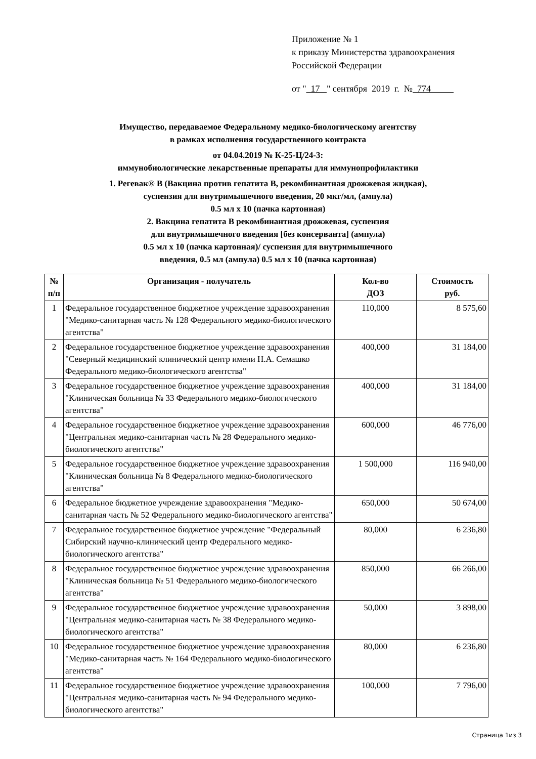Приложение № 1
к приказу Министерства здравоохранения
Российской Федерации
от " 17 " сентября 2019 г. № 774
Имущество, передаваемое Федеральному медико-биологическому агентству
в рамках исполнения государственного контракта
от 04.04.2019 № К-25-Ц/24-3:
иммунобиологические лекарственные препараты для иммунопрофилактики
1. Регевак® B (Вакцина против гепатита B, рекомбинантная дрожжевая жидкая),
суспензия для внутримышечного введения, 20 мкг/мл, (ампула)
0.5 мл x 10 (пачка картонная)
2. Вакцина гепатита B рекомбинантная дрожжевая, суспензия
для внутримышечного введения [без консерванта] (ампула)
0.5 мл x 10 (пачка картонная)/ суспензия для внутримышечного
введения, 0.5 мл (ампула) 0.5 мл x 10 (пачка картонная)
| № п/п | Организация - получатель | Кол-во ДОЗ | Стоимость руб. |
| --- | --- | --- | --- |
| 1 | Федеральное государственное бюджетное учреждение здравоохранения "Медико-санитарная часть № 128 Федерального медико-биологического агентства" | 110,000 | 8 575,60 |
| 2 | Федеральное государственное бюджетное учреждение здравоохранения "Северный медицинский клинический центр имени Н.А. Семашко Федерального медико-биологического агентства" | 400,000 | 31 184,00 |
| 3 | Федеральное государственное бюджетное учреждение здравоохранения "Клиническая больница № 33 Федерального медико-биологического агентства" | 400,000 | 31 184,00 |
| 4 | Федеральное государственное бюджетное учреждение здравоохранения "Центральная медико-санитарная часть № 28 Федерального медико-биологического агентства" | 600,000 | 46 776,00 |
| 5 | Федеральное государственное бюджетное учреждение здравоохранения "Клиническая больница № 8 Федерального медико-биологического агентства" | 1 500,000 | 116 940,00 |
| 6 | Федеральное бюджетное учреждение здравоохранения "Медико-санитарная часть № 52 Федерального медико-биологического агентства" | 650,000 | 50 674,00 |
| 7 | Федеральное государственное бюджетное учреждение "Федеральный Сибирский научно-клинический центр Федерального медико-биологического агентства" | 80,000 | 6 236,80 |
| 8 | Федеральное государственное бюджетное учреждение здравоохранения "Клиническая больница № 51 Федерального медико-биологического агентства" | 850,000 | 66 266,00 |
| 9 | Федеральное государственное бюджетное учреждение здравоохранения "Центральная медико-санитарная часть № 38 Федерального медико-биологического агентства" | 50,000 | 3 898,00 |
| 10 | Федеральное государственное бюджетное учреждение здравоохранения "Медико-санитарная часть № 164 Федерального медико-биологического агентства" | 80,000 | 6 236,80 |
| 11 | Федеральное государственное бюджетное учреждение здравоохранения "Центральная медико-санитарная часть № 94 Федерального медико-биологического агентства" | 100,000 | 7 796,00 |
Страница 1из 3